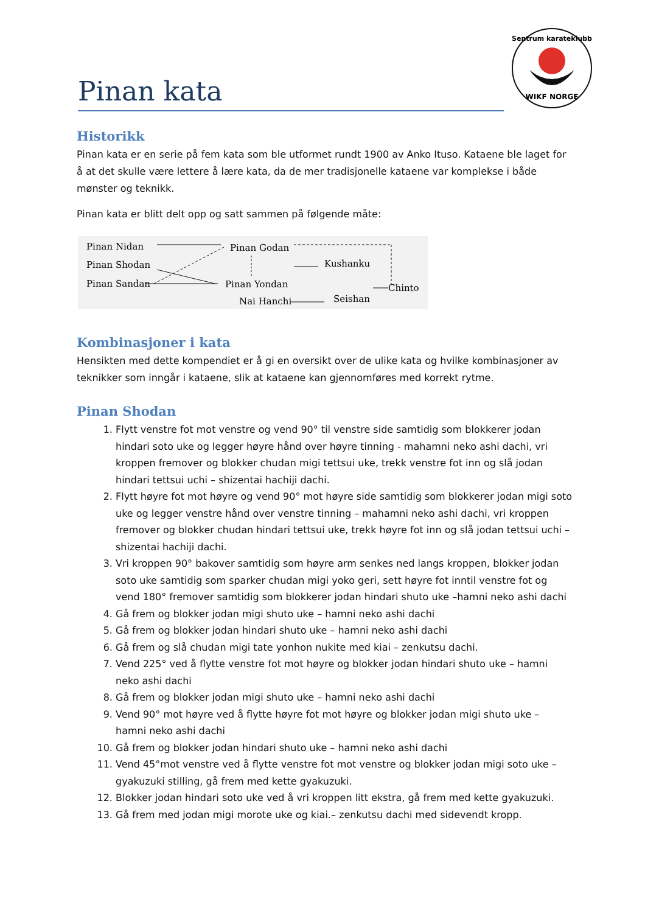WIKF NORGE
Sentrum karateklubb
Pinan kata
Historikk
Pinan kata er en serie på fem kata som ble utformet rundt 1900 av Anko Ituso. Kataene ble laget for å at det skulle være lettere å lære kata, da de mer tradisjonelle kataene var komplekse i både mønster og teknikk.
Pinan kata er blitt delt opp og satt sammen på følgende måte:
Pinan Nidan
Pinan Shodan
Pinan Sandan
Pinan Godan
Pinan Yondan
Kushanku
Chinto
Nai Hanchi
Seishan
Kombinasjoner i kata
Hensikten med dette kompendiet er å gi en oversikt over de ulike kata og hvilke kombinasjoner av teknikker som inngår i kataene, slik at kataene kan gjennomføres med korrekt rytme.
Pinan Shodan
1. Flytt venstre fot mot venstre og vend 90° til venstre side samtidig som blokkerer jodan hindari soto uke og legger høyre hånd over høyre tinning - mahamni neko ashi dachi, vri kroppen fremover og blokker chudan migi tettsui uke, trekk venstre fot inn og slå jodan hindari tettsui uchi – shizentai hachiji dachi.
2. Flytt høyre fot mot høyre og vend 90° mot høyre side samtidig som blokkerer jodan migi soto uke og legger venstre hånd over venstre tinning – mahamni neko ashi dachi, vri kroppen fremover og blokker chudan hindari tettsui uke, trekk høyre fot inn og slå jodan tettsui uchi – shizentai hachiji dachi.
3. Vri kroppen 90° bakover samtidig som høyre arm senkes ned langs kroppen, blokker jodan soto uke samtidig som sparker chudan migi yoko geri, sett høyre fot inntil venstre fot og vend 180° fremover samtidig som blokkerer jodan hindari shuto uke –hamni neko ashi dachi
4. Gå frem og blokker jodan migi shuto uke – hamni neko ashi dachi
5. Gå frem og blokker jodan hindari shuto uke – hamni neko ashi dachi
6. Gå frem og slå chudan migi tate yonhon nukite med kiai – zenkutsu dachi.
7. Vend 225° ved å flytte venstre fot mot høyre og blokker jodan hindari shuto uke – hamni neko ashi dachi
8. Gå frem og blokker jodan migi shuto uke – hamni neko ashi dachi
9. Vend 90° mot høyre ved å flytte høyre fot mot høyre og blokker jodan migi shuto uke – hamni neko ashi dachi
10. Gå frem og blokker jodan hindari shuto uke – hamni neko ashi dachi
11. Vend 45°mot venstre ved å flytte venstre fot mot venstre og blokker jodan migi soto uke – gyakuzuki stilling, gå frem med kette gyakuzuki.
12. Blokker jodan hindari soto uke ved å vri kroppen litt ekstra, gå frem med kette gyakuzuki.
13. Gå frem med jodan migi morote uke og kiai.– zenkutsu dachi med sidevendt kropp.